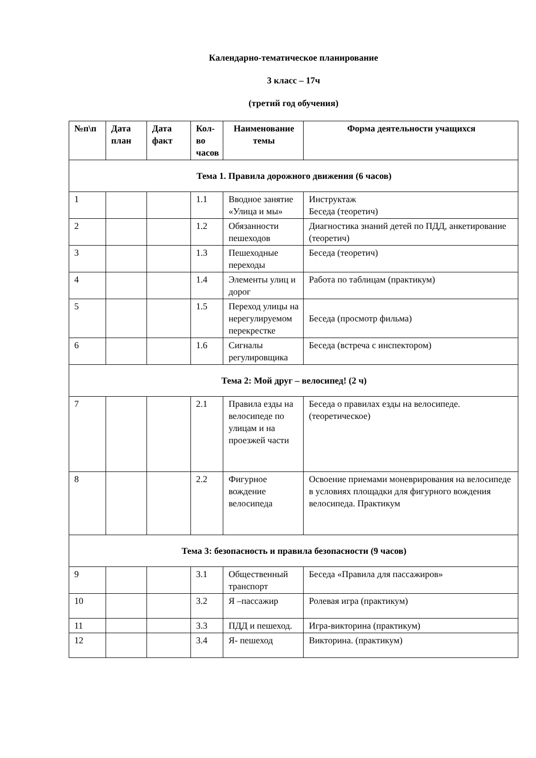Календарно-тематическое планирование
3 класс – 17ч
(третий год обучения)
| №п\п | Дата план | Дата факт | Кол-во часов | Наименование темы | Форма деятельности учащихся |
| --- | --- | --- | --- | --- | --- |
| Тема 1. Правила дорожного движения (6 часов) | | | | | |
| 1 | | | 1.1 | Вводное занятие «Улица и мы» | Инструктаж Беседа (теоретич) |
| 2 | | | 1.2 | Обязанности пешеходов | Диагностика знаний детей по ПДД, анкетирование (теоретич) |
| 3 | | | 1.3 | Пешеходные переходы | Беседа (теоретич) |
| 4 | | | 1.4 | Элементы улиц и дорог | Работа по таблицам (практикум) |
| 5 | | | 1.5 | Переход улицы на нерегулируемом перекрестке | Беседа (просмотр фильма) |
| 6 | | | 1.6 | Сигналы регулировщика | Беседа (встреча с инспектором) |
| Тема 2: Мой друг – велосипед! (2 ч) | | | | | |
| 7 | | | 2.1 | Правила езды на велосипеде по улицам и на проезжей части | Беседа о правилах езды на велосипеде. (теоретическое) |
| 8 | | | 2.2 | Фигурное вождение велосипеда | Освоение приемами моневрирования на велосипеде в условиях площадки для фигурного вождения велосипеда. Практикум |
| Тема 3: безопасность и правила безопасности (9 часов) | | | | | |
| 9 | | | 3.1 | Общественный транспорт | Беседа «Правила для пассажиров» |
| 10 | | | 3.2 | Я –пассажир | Ролевая игра (практикум) |
| 11 | | | 3.3 | ПДД и пешеход. | Игра-викторина (практикум) |
| 12 | | | 3.4 | Я- пешеход | Викторина. (практикум) |